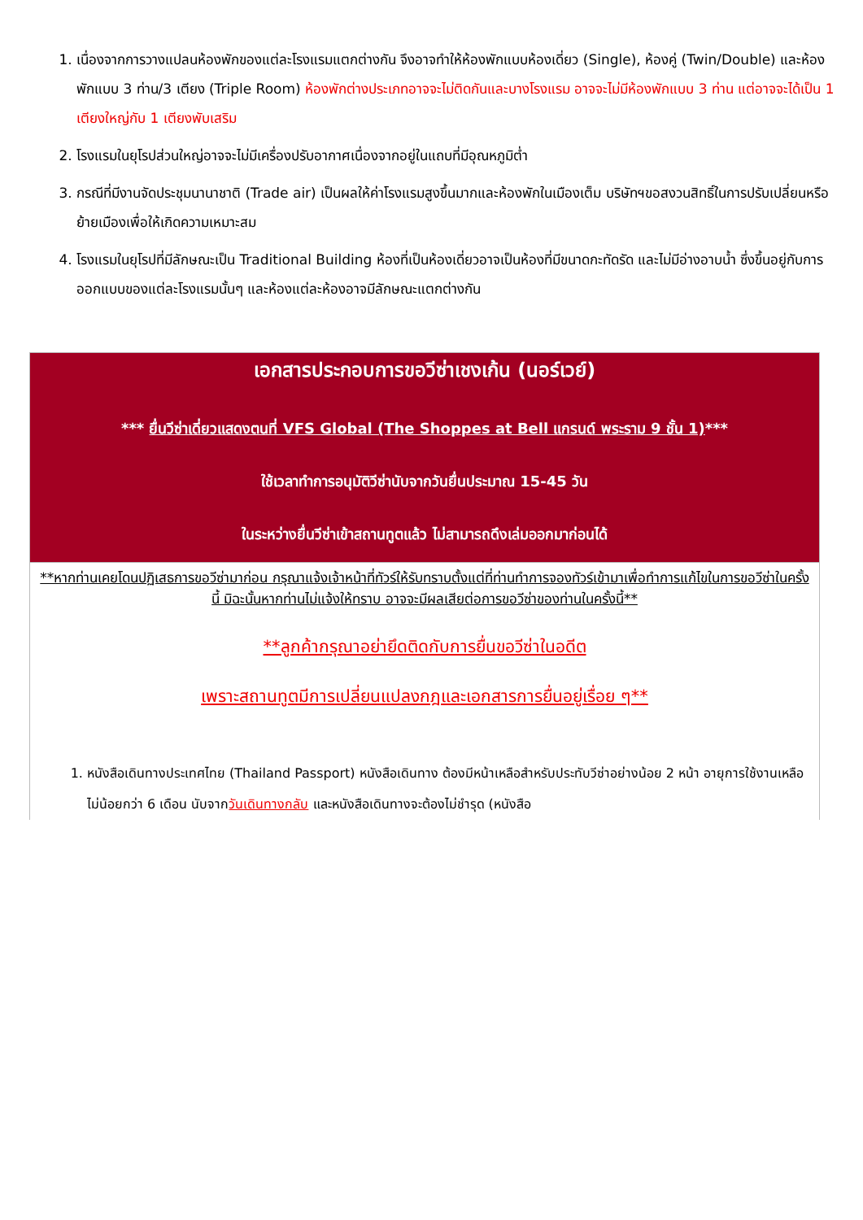1. เนื่องจากการวางแปลนห้องพักของแต่ละโรงแรมแตกต่างกัน จึงอาจทำให้ห้องพักแบบห้องเดี่ยว (Single), ห้องคู่ (Twin/Double) และห้องพักแบบ 3 ท่าน/3 เตียง (Triple Room) ห้องพักต่างประเภทอาจจะไม่ติดกันและบางโรงแรม อาจจะไม่มีห้องพักแบบ 3 ท่าน แต่อาจจะได้เป็น 1 เตียงใหญ่กับ 1 เตียงพับเสริม
2. โรงแรมในยุโรปส่วนใหญ่อาจจะไม่มีเครื่องปรับอากาศเนื่องจากอยู่ในแถบที่มีอุณหภูมิต่ำ
3. กรณีที่มีงานจัดประชุมนานาชาติ (Trade air) เป็นผลให้ค่าโรงแรมสูงขึ้นมากและห้องพักในเมืองเต็ม บริษัทฯขอสงวนสิทธิ์ในการปรับเปลี่ยนหรือย้ายเมืองเพื่อให้เกิดความเหมาะสม
4. โรงแรมในยุโรปที่มีลักษณะเป็น Traditional Building ห้องที่เป็นห้องเดี่ยวอาจเป็นห้องที่มีขนาดกะทัดรัด และไม่มีอ่างอาบน้ำ ซึ่งขึ้นอยู่กับการออกแบบของแต่ละโรงแรมนั้นๆ และห้องแต่ละห้องอาจมีลักษณะแตกต่างกัน
| เอกสารประกอบการขอวีซ่าเชงเก้น (นอร์เวย์) *** ยื่นวีซ่าเดี่ยวแสดงตนที่ VFS Global (The Shoppes at Bell แกรนด์ พระราม 9 ชั้น 1) *** ใช้เวลาทำการอนุมัติวีซ่านับจากวันยื่นประมาณ 15-45 วัน ในระหว่างยื่นวีซ่าเข้าสถานทูตแล้ว ไม่สามารถดึงเล่มออกมาก่อนได้ |
| **หากท่านเคยโดนปฏิเสธการขอวีซ่ามาก่อน กรุณาแจ้งเจ้าหน้าที่ทัวร์ให้รับทราบตั้งแต่ที่ท่านทำการจองทัวร์เข้ามาเพื่อทำการแก้ไขในการขอวีซ่าในครั้งนี้ มิฉะนั้นหากท่านไม่แจ้งให้ทราบ อาจจะมีผลเสียต่อการขอวีซ่าของท่านในครั้งนี้** **ลูกค้ากรุณาอย่ายึดติดกับการยื่นขอวีซ่าในอดีต เพราะสถานทูตมีการเปลี่ยนแปลงกฎและเอกสารการยื่นอยู่เรื่อย ๆ** 1. หนังสือเดินทางประเทศไทย (Thailand Passport) หนังสือเดินทาง ต้องมีหน้าเหลือสำหรับประทับวีซ่าอย่างน้อย 2 หน้า อายุการใช้งานเหลือไม่น้อยกว่า 6 เดือน นับจาก วันเดินทางกลับ และหนังสือเดินทางจะต้องไม่ชำรุด (หนังสือ |